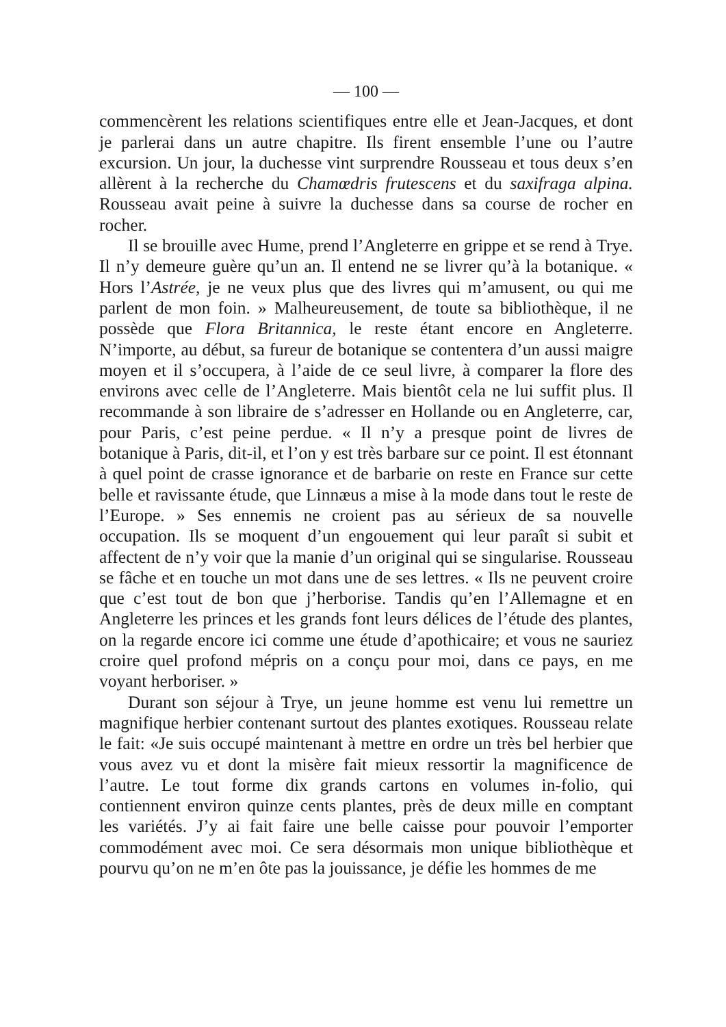— 100 —
commencèrent les relations scientifiques entre elle et Jean-Jacques, et dont je parlerai dans un autre chapitre. Ils firent ensemble l’une ou l’autre excursion. Un jour, la duchesse vint surprendre Rousseau et tous deux s’en allèrent à la recherche du Chamœdris frutescens et du saxifraga alpina. Rousseau avait peine à suivre la duchesse dans sa course de rocher en rocher.
Il se brouille avec Hume, prend l’Angleterre en grippe et se rend à Trye. Il n’y demeure guère qu’un an. Il entend ne se livrer qu’à la botanique. « Hors l’Astrée, je ne veux plus que des livres qui m’amusent, ou qui me parlent de mon foin. » Malheureusement, de toute sa bibliothèque, il ne possède que Flora Britannica, le reste étant encore en Angleterre. N’importe, au début, sa fureur de botanique se contentera d’un aussi maigre moyen et il s’occupera, à l’aide de ce seul livre, à comparer la flore des environs avec celle de l’Angleterre. Mais bientôt cela ne lui suffit plus. Il recommande à son libraire de s’adresser en Hollande ou en Angleterre, car, pour Paris, c’est peine perdue. « Il n’y a presque point de livres de botanique à Paris, dit-il, et l’on y est très barbare sur ce point. Il est étonnant à quel point de crasse ignorance et de barbarie on reste en France sur cette belle et ravissante étude, que Linnæus a mise à la mode dans tout le reste de l’Europe. » Ses ennemis ne croient pas au sérieux de sa nouvelle occupation. Ils se moquent d’un engouement qui leur paraît si subit et affectent de n’y voir que la manie d’un original qui se singularise. Rousseau se fâche et en touche un mot dans une de ses lettres. « Ils ne peuvent croire que c’est tout de bon que j’herborise. Tandis qu’en l’Allemagne et en Angleterre les princes et les grands font leurs délices de l’étude des plantes, on la regarde encore ici comme une étude d’apothicaire; et vous ne sauriez croire quel profond mépris on a conçu pour moi, dans ce pays, en me voyant herboriser. »
Durant son séjour à Trye, un jeune homme est venu lui remettre un magnifique herbier contenant surtout des plantes exotiques. Rousseau relate le fait: «Je suis occupé maintenant à mettre en ordre un très bel herbier que vous avez vu et dont la misère fait mieux ressortir la magnificence de l’autre. Le tout forme dix grands cartons en volumes in-folio, qui contiennent environ quinze cents plantes, près de deux mille en comptant les variétés. J’y ai fait faire une belle caisse pour pouvoir l’emporter commodément avec moi. Ce sera désormais mon unique bibliothèque et pourvu qu’on ne m’en ôte pas la jouissance, je défie les hommes de me